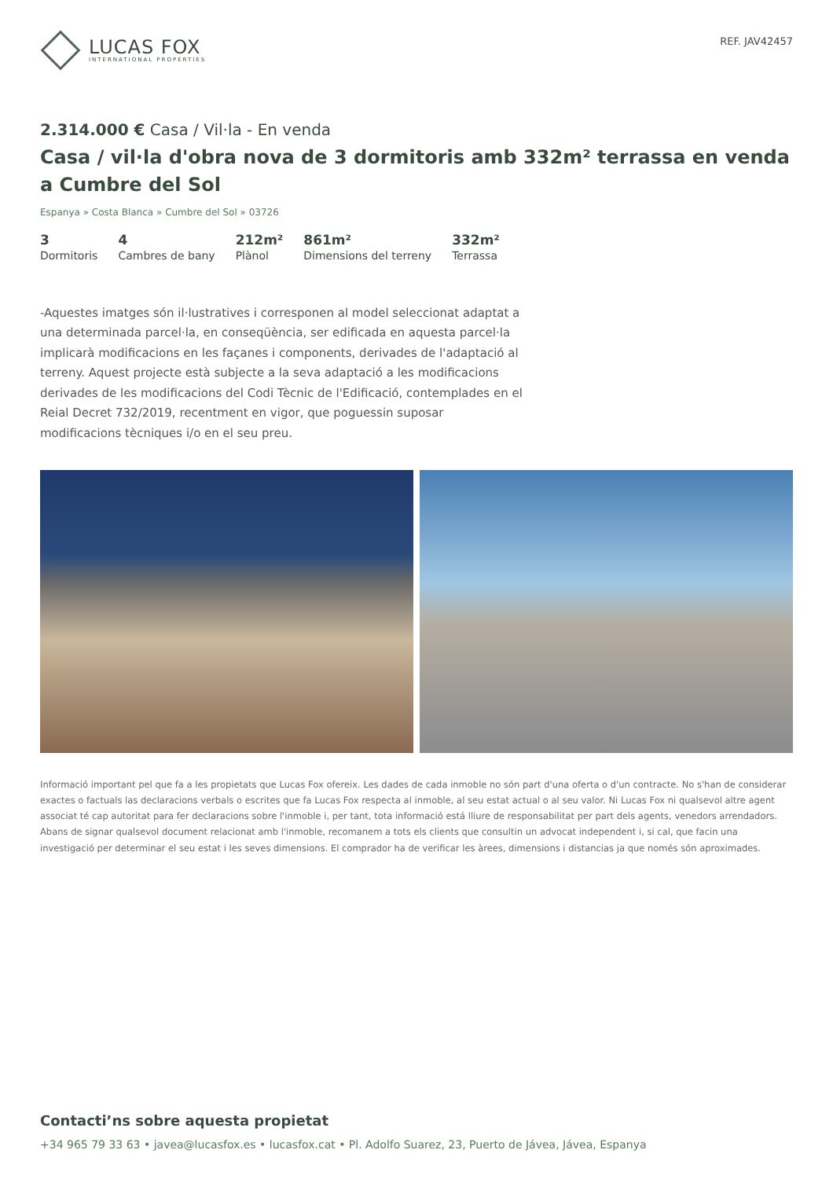LUCAS FOX
INTERNATIONAL PROPERTIES
REF. JAV42457
2.314.000 € Casa / Vil·la - En venda
Casa / vil·la d'obra nova de 3 dormitoris amb 332m² terrassa en venda a Cumbre del Sol
Espanya » Costa Blanca » Cumbre del Sol » 03726
3
Dormitoris
4
Cambres de bany
212m²
Plànol
861m²
Dimensions del terreny
332m²
Terrassa
-Aquestes imatges són il·lustratives i corresponen al model seleccionat adaptat a una determinada parcel·la, en conseqüència, ser edificada en aquesta parcel·la implicarà modificacions en les façanes i components, derivades de l'adaptació al terreny. Aquest projecte està subjecte a la seva adaptació a les modificacions derivades de les modificacions del Codi Tècnic de l'Edificació, contemplades en el Reial Decret 732/2019, recentment en vigor, que poguessin suposar modificacions tècniques i/o en el seu preu.
Informació important pel que fa a les propietats que Lucas Fox ofereix. Les dades de cada inmoble no són part d'una oferta o d'un contracte. No s'han de considerar exactes o factuals las declaracions verbals o escrites que fa Lucas Fox respecta al inmoble, al seu estat actual o al seu valor. Ni Lucas Fox ni qualsevol altre agent associat té cap autoritat para fer declaracions sobre l'inmoble i, per tant, tota informació está lliure de responsabilitat per part dels agents, venedors arrendadors. Abans de signar qualsevol document relacionat amb l'inmoble, recomanem a tots els clients que consultin un advocat independent i, si cal, que facin una investigació per determinar el seu estat i les seves dimensions. El comprador ha de verificar les àrees, dimensions i distancias ja que només són aproximades.
Contacti’ns sobre aquesta propietat
+34 965 79 33 63 • javea@lucasfox.es • lucasfox.cat • Pl. Adolfo Suarez, 23, Puerto de Jávea, Jávea, Espanya